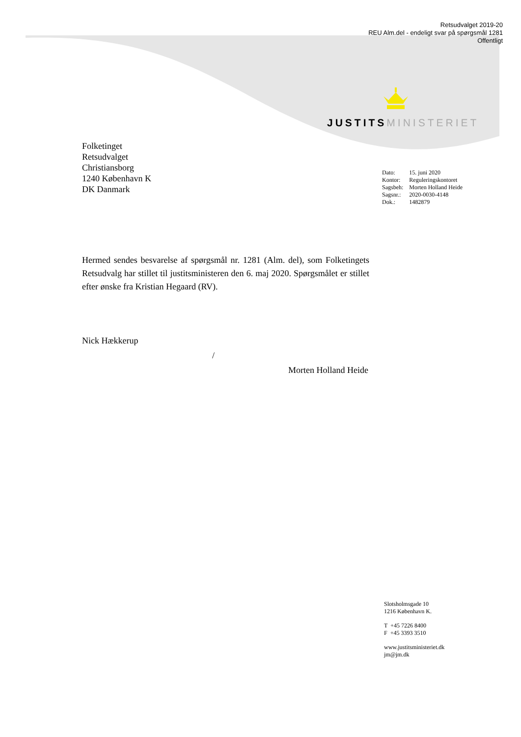Retsudvalget 2019-20
REU Alm.del - endeligt svar på spørgsmål 1281
Offentligt
JUSTITS MINISTERIET
Folketinget
Retsudvalget
Christiansborg
1240 København K
DK Danmark
| Dato: | 15. juni 2020 |
| Kontor: | Reguleringskontoret |
| Sagsbeh: | Morten Holland Heide |
| Sagsnr.: | 2020-0030-4148 |
| Dok.: | 1482879 |
Hermed sendes besvarelse af spørgsmål nr. 1281 (Alm. del), som Folketingets Retsudvalg har stillet til justitsministeren den 6. maj 2020. Spørgsmålet er stillet efter ønske fra Kristian Hegaard (RV).
Nick Hækkerup
/
Morten Holland Heide
Slotsholmsgade 10
1216 København K.
T +45 7226 8400
F +45 3393 3510
www.justitsministeriet.dk
jm@jm.dk